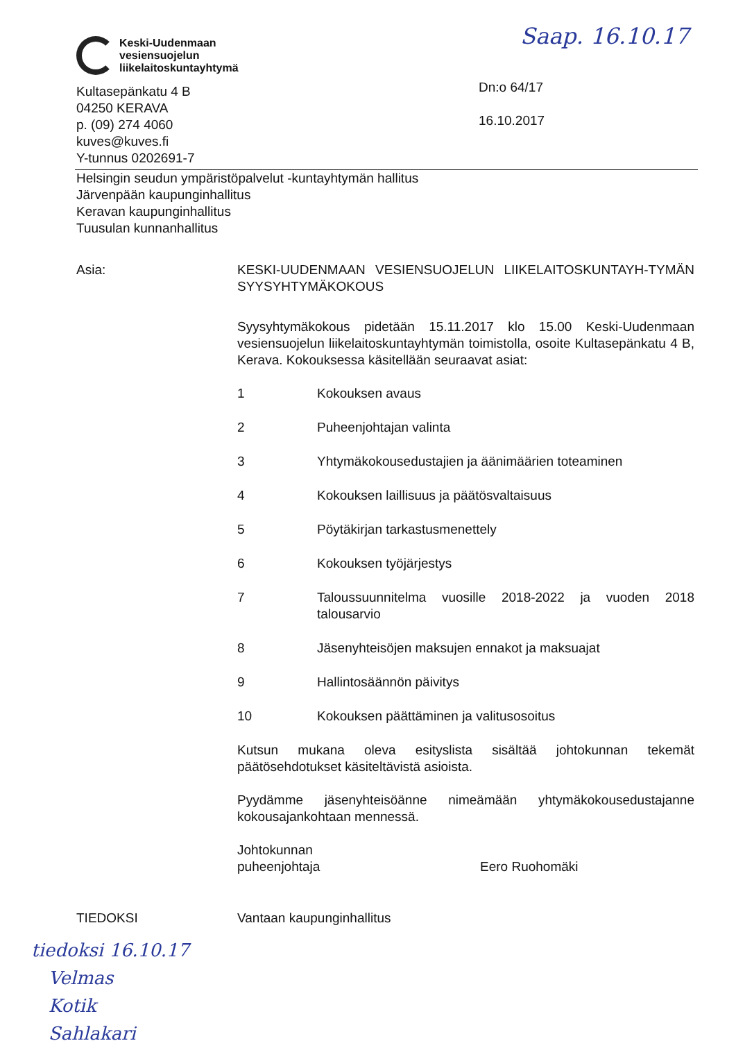Keski-Uudenmaan
vesiensuojelun
liikelaitoskuntayhtymä
Kultasepänkatu 4 B
04250 KERAVA
p. (09) 274 4060
kuves@kuves.fi
Y-tunnus 0202691-7
Saap. 16.10.17
Dn:o 64/17
16.10.2017
Helsingin seudun ympäristöpalvelut -kuntayhtymän hallitus
Järvenpään kaupunginhallitus
Keravan kaupunginhallitus
Tuusulan kunnanhallitus
Asia: KESKI-UUDENMAAN VESIENSUOJELUN LIIKELAITOSKUNTAYH-TYMÄN SYYSYHTYMÄKOKOUS
Syysyhtymäkokous pidetään 15.11.2017 klo 15.00 Keski-Uudenmaan vesiensuojelun liikelaitoskuntayhtymän toimistolla, osoite Kultasepänkatu 4 B, Kerava. Kokouksessa käsitellään seuraavat asiat:
1 Kokouksen avaus
2 Puheenjohtajan valinta
3 Yhtymäkokousedustajien ja äänimäärien toteaminen
4 Kokouksen laillisuus ja päätösvaltaisuus
5 Pöytäkirjan tarkastusmenettely
6 Kokouksen työjärjestys
7 Taloussuunnitelma vuosille 2018-2022 ja vuoden 2018 talousarvio
8 Jäsenyhteisöjen maksujen ennakot ja maksuajat
9 Hallintosäännön päivitys
10 Kokouksen päättäminen ja valitusosoitus
Kutsun mukana oleva esityslista sisältää johtokunnan tekemät päätösehdotukset käsiteltävistä asioista.
Pyydämme jäsenyhteisöänne nimeämään yhtymäkokousedustajanne kokousajankohtaan mennessä.
Johtokunnan
puheenjohtaja
Eero Ruohomäki
TIEDOKSI Vantaan kaupunginhallitus
tiedoksi 16.10.17
Velmas
Kotik
Sahlakari